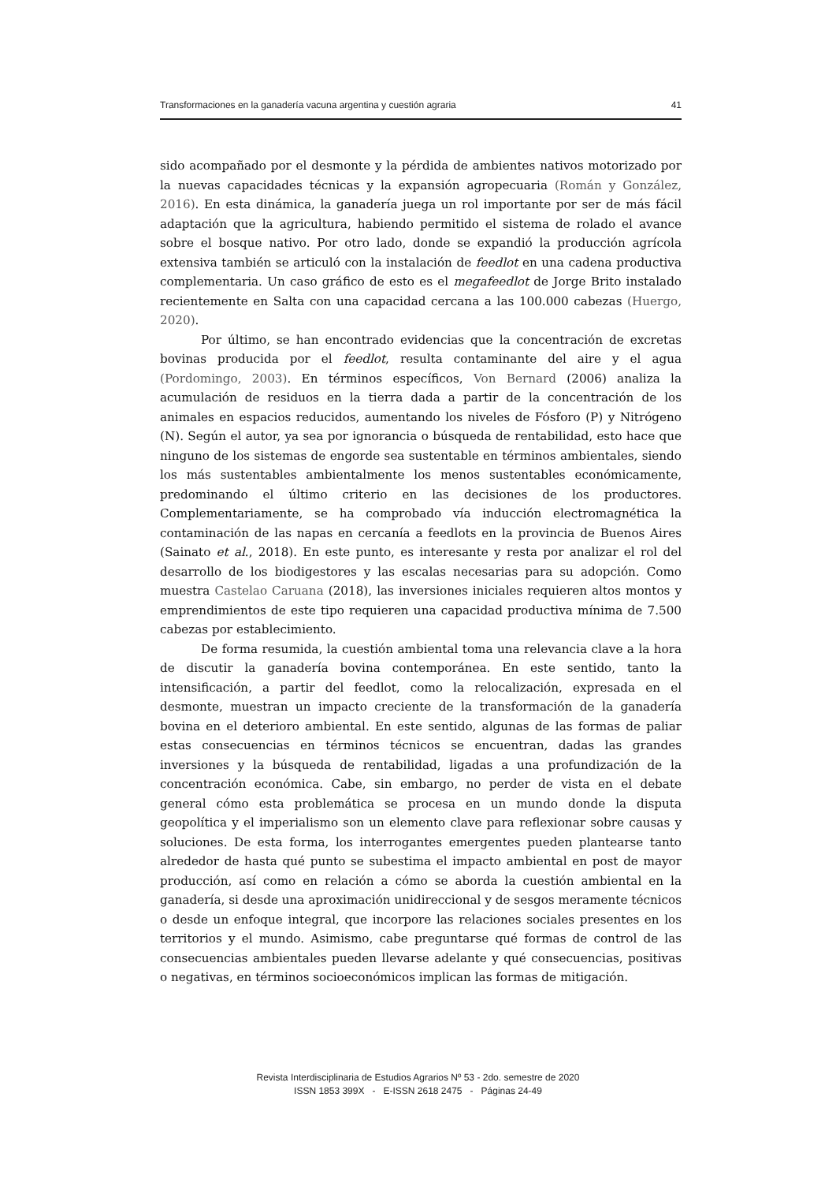Transformaciones en la ganadería vacuna argentina y cuestión agraria 41
sido acompañado por el desmonte y la pérdida de ambientes nativos motorizado por la nuevas capacidades técnicas y la expansión agropecuaria (Román y González, 2016). En esta dinámica, la ganadería juega un rol importante por ser de más fácil adaptación que la agricultura, habiendo permitido el sistema de rolado el avance sobre el bosque nativo. Por otro lado, donde se expandió la producción agrícola extensiva también se articuló con la instalación de feedlot en una cadena productiva complementaria. Un caso gráfico de esto es el megafeedlot de Jorge Brito instalado recientemente en Salta con una capacidad cercana a las 100.000 cabezas (Huergo, 2020).
Por último, se han encontrado evidencias que la concentración de excretas bovinas producida por el feedlot, resulta contaminante del aire y el agua (Pordomingo, 2003). En términos específicos, Von Bernard (2006) analiza la acumulación de residuos en la tierra dada a partir de la concentración de los animales en espacios reducidos, aumentando los niveles de Fósforo (P) y Nitrógeno (N). Según el autor, ya sea por ignorancia o búsqueda de rentabilidad, esto hace que ninguno de los sistemas de engorde sea sustentable en términos ambientales, siendo los más sustentables ambientalmente los menos sustentables económicamente, predominando el último criterio en las decisiones de los productores. Complementariamente, se ha comprobado vía inducción electromagnética la contaminación de las napas en cercanía a feedlots en la provincia de Buenos Aires (Sainato et al., 2018). En este punto, es interesante y resta por analizar el rol del desarrollo de los biodigestores y las escalas necesarias para su adopción. Como muestra Castelao Caruana (2018), las inversiones iniciales requieren altos montos y emprendimientos de este tipo requieren una capacidad productiva mínima de 7.500 cabezas por establecimiento.
De forma resumida, la cuestión ambiental toma una relevancia clave a la hora de discutir la ganadería bovina contemporánea. En este sentido, tanto la intensificación, a partir del feedlot, como la relocalización, expresada en el desmonte, muestran un impacto creciente de la transformación de la ganadería bovina en el deterioro ambiental. En este sentido, algunas de las formas de paliar estas consecuencias en términos técnicos se encuentran, dadas las grandes inversiones y la búsqueda de rentabilidad, ligadas a una profundización de la concentración económica. Cabe, sin embargo, no perder de vista en el debate general cómo esta problemática se procesa en un mundo donde la disputa geopolítica y el imperialismo son un elemento clave para reflexionar sobre causas y soluciones. De esta forma, los interrogantes emergentes pueden plantearse tanto alrededor de hasta qué punto se subestima el impacto ambiental en post de mayor producción, así como en relación a cómo se aborda la cuestión ambiental en la ganadería, si desde una aproximación unidireccional y de sesgos meramente técnicos o desde un enfoque integral, que incorpore las relaciones sociales presentes en los territorios y el mundo. Asimismo, cabe preguntarse qué formas de control de las consecuencias ambientales pueden llevarse adelante y qué consecuencias, positivas o negativas, en términos socioeconómicos implican las formas de mitigación.
Revista Interdisciplinaria de Estudios Agrarios Nº 53 - 2do. semestre de 2020
ISSN 1853 399X - E-ISSN 2618 2475 - Páginas 24-49